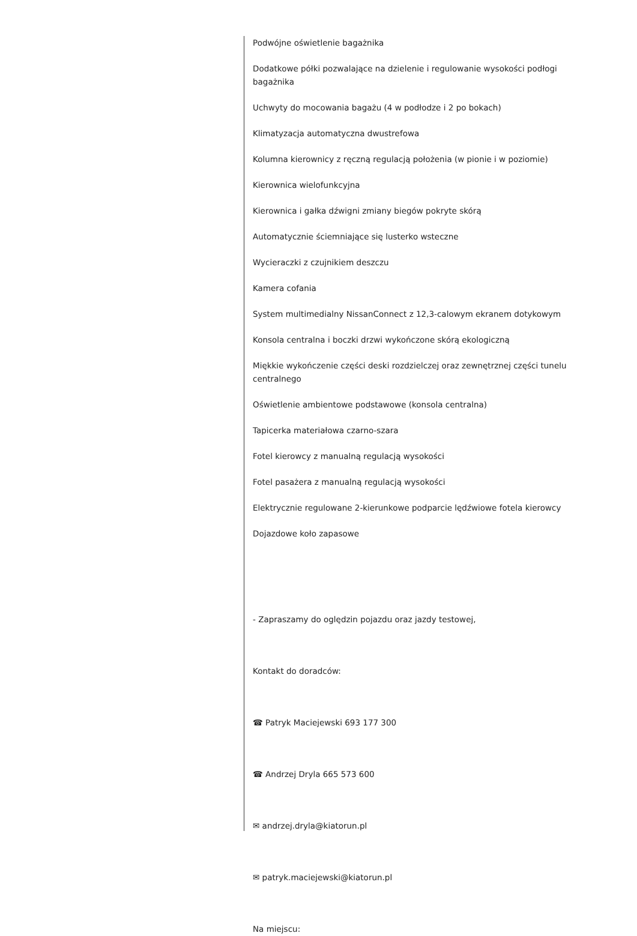Podwójne oświetlenie bagażnika
Dodatkowe półki pozwalające na dzielenie i regulowanie wysokości podłogi bagażnika
Uchwyty do mocowania bagażu (4 w podłodze i 2 po bokach)
Klimatyzacja automatyczna dwustrefowa
Kolumna kierownicy z ręczną regulacją położenia (w pionie i w poziomie)
Kierownica wielofunkcyjna
Kierownica i gałka dźwigni zmiany biegów pokryte skórą
Automatycznie ściemniające się lusterko wsteczne
Wycieraczki z czujnikiem deszczu
Kamera cofania
System multimedialny NissanConnect z 12,3-calowym ekranem dotykowym
Konsola centralna i boczki drzwi wykończone skórą ekologiczną
Miękkie wykończenie części deski rozdzielczej oraz zewnętrznej części tunelu centralnego
Oświetlenie ambientowe podstawowe (konsola centralna)
Tapicerka materiałowa czarno-szara
Fotel kierowcy z manualną regulacją wysokości
Fotel pasażera z manualną regulacją wysokości
Elektrycznie regulowane 2-kierunkowe podparcie lędźwiowe fotela kierowcy
Dojazdowe koło zapasowe
- Zapraszamy do oględzin pojazdu oraz jazdy testowej,
Kontakt do doradców:
☎ Patryk Maciejewski 693 177 300
☎ Andrzej Dryla 665 573 600
✉ andrzej.dryla@kiatorun.pl
✉ patryk.maciejewski@kiatorun.pl
Na miejscu: